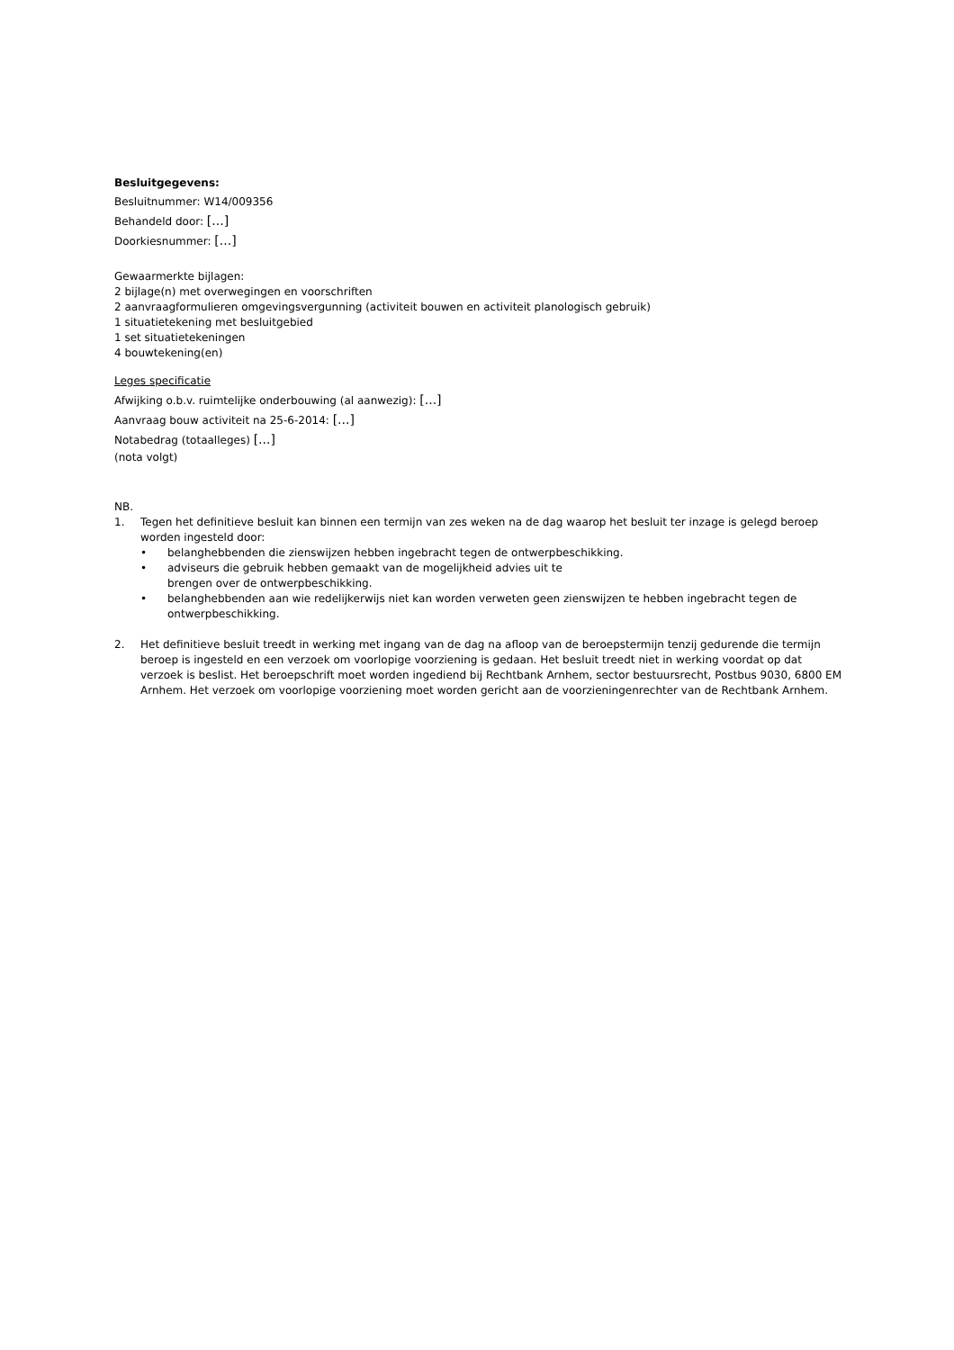Besluitgegevens:
Besluitnummer: W14/009356
Behandeld door: [...]
Doorkiesnummer: [...]
Gewaarmerkte bijlagen:
2 bijlage(n) met overwegingen en voorschriften
2 aanvraagformulieren omgevingsvergunning (activiteit bouwen en activiteit planologisch gebruik)
1 situatietekening met besluitgebied
1 set situatietekeningen
4 bouwtekening(en)
Leges specificatie
Afwijking o.b.v. ruimtelijke onderbouwing (al aanwezig): [...]
Aanvraag bouw activiteit na 25-6-2014: [...]
Notabedrag (totaalleges) [...]
(nota volgt)
NB.
1. Tegen het definitieve besluit kan binnen een termijn van zes weken na de dag waarop het besluit ter inzage is gelegd beroep worden ingesteld door:
• belanghebbenden die zienswijzen hebben ingebracht tegen de ontwerpbeschikking.
• adviseurs die gebruik hebben gemaakt van de mogelijkheid advies uit te
brengen over de ontwerpbeschikking.
• belanghebbenden aan wie redelijkerwijs niet kan worden verweten geen zienswijzen te hebben ingebracht tegen de ontwerpbeschikking.
2. Het definitieve besluit treedt in werking met ingang van de dag na afloop van de beroepstermijn tenzij gedurende die termijn beroep is ingesteld en een verzoek om voorlopige voorziening is gedaan. Het besluit treedt niet in werking voordat op dat verzoek is beslist. Het beroepschrift moet worden ingediend bij Rechtbank Arnhem, sector bestuursrecht, Postbus 9030, 6800 EM Arnhem. Het verzoek om voorlopige voorziening moet worden gericht aan de voorzieningenrechter van de Rechtbank Arnhem.